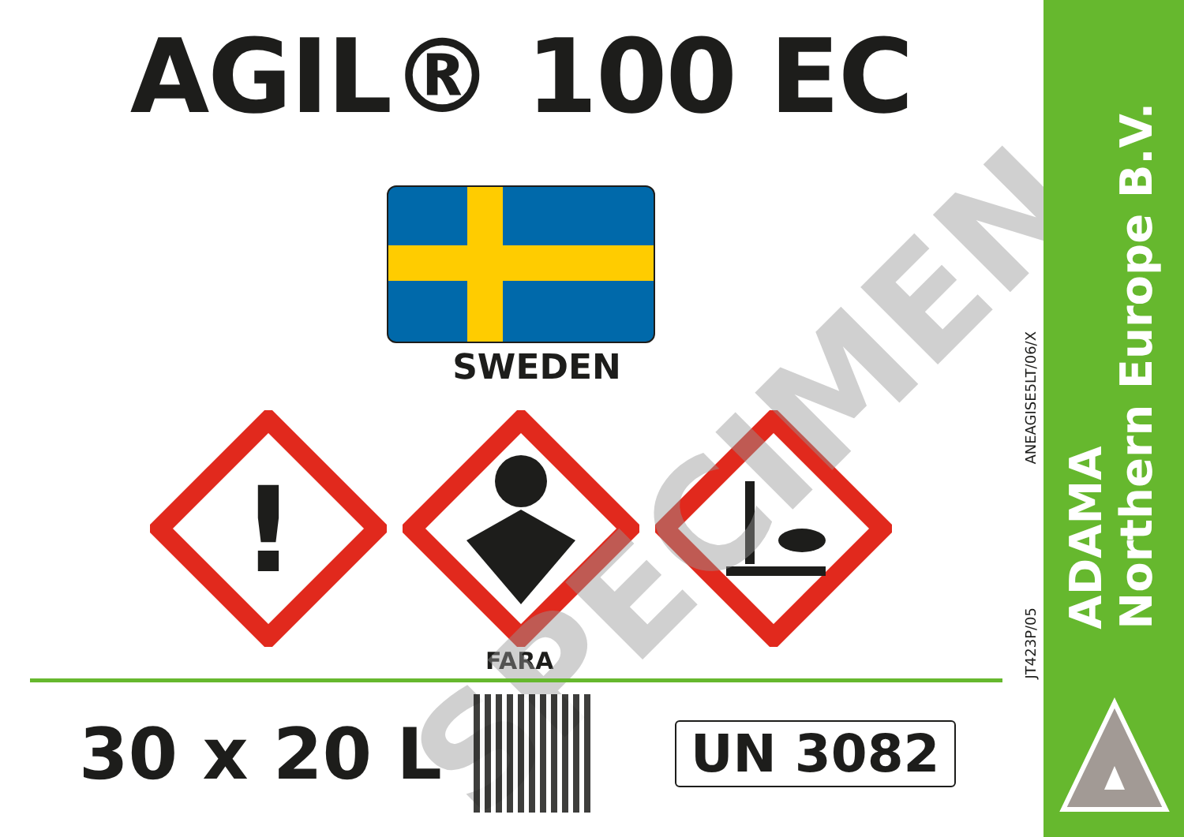AGIL® 100 EC
SWEDEN
!
FARA
SPECIMEN
30 x 20 L
UN 3082
ANEAGISE5LT/06/X
JT423P/05
ADAMA
Northern Europe B.V.